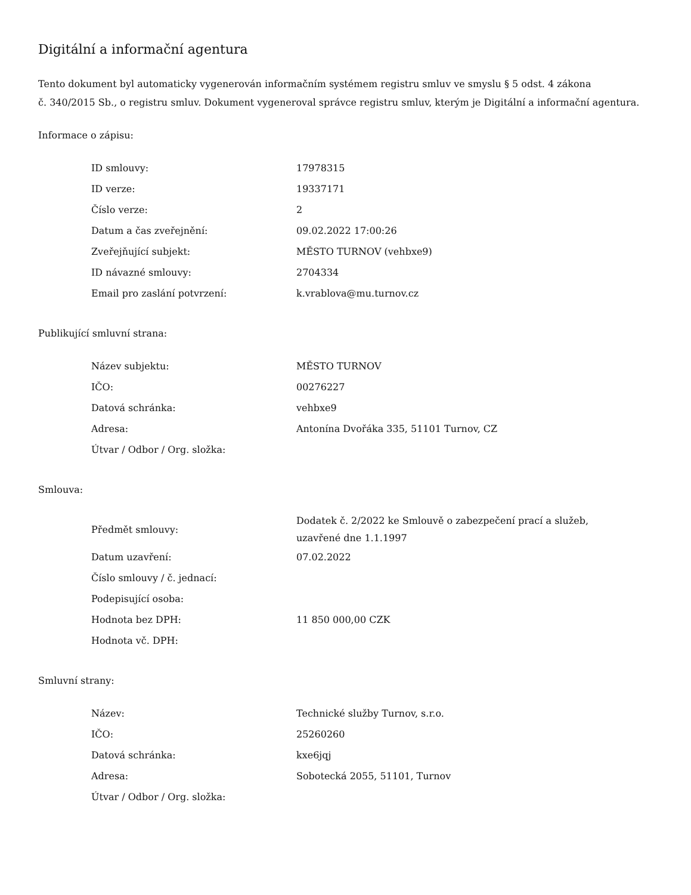Digitální a informační agentura
Tento dokument byl automaticky vygenerován informačním systémem registru smluv ve smyslu § 5 odst. 4 zákona
č. 340/2015 Sb., o registru smluv. Dokument vygeneroval správce registru smluv, kterým je Digitální a informační agentura.
Informace o zápisu:
| ID smlouvy: | 17978315 |
| ID verze: | 19337171 |
| Číslo verze: | 2 |
| Datum a čas zveřejnění: | 09.02.2022 17:00:26 |
| Zveřejňující subjekt: | MĚSTO TURNOV (vehbxe9) |
| ID návazné smlouvy: | 2704334 |
| Email pro zaslání potvrzení: | k.vrablova@mu.turnov.cz |
Publikující smluvní strana:
| Název subjektu: | MĚSTO TURNOV |
| IČO: | 00276227 |
| Datová schránka: | vehbxe9 |
| Adresa: | Antonína Dvořáka 335, 51101 Turnov, CZ |
| Útvar / Odbor / Org. složka: | |
Smlouva:
| Předmět smlouvy: | Dodatek č. 2/2022 ke Smlouvě o zabezpečení prací a služeb, uzavřené dne 1.1.1997 |
| Datum uzavření: | 07.02.2022 |
| Číslo smlouvy / č. jednací: | |
| Podepisující osoba: | |
| Hodnota bez DPH: | 11 850 000,00 CZK |
| Hodnota vč. DPH: | |
Smluvní strany:
| Název: | Technické služby Turnov, s.r.o. |
| IČO: | 25260260 |
| Datová schránka: | kxe6jqj |
| Adresa: | Sobotecká 2055, 51101, Turnov |
| Útvar / Odbor / Org. složka: | |